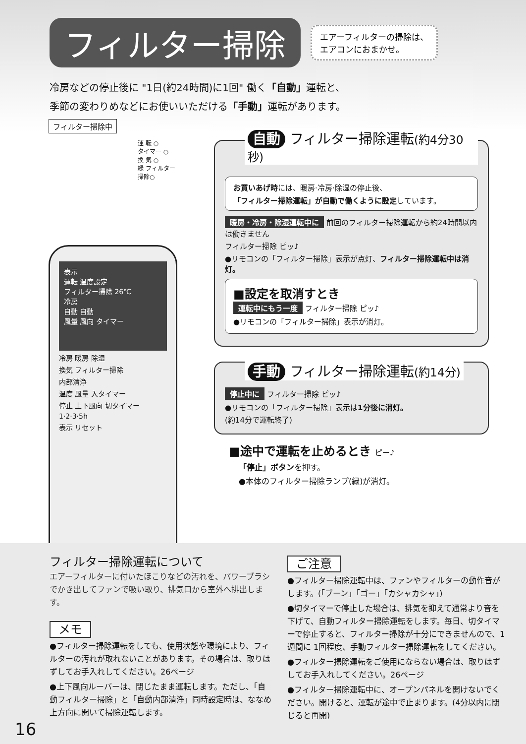フィルター掃除 エアーフィルターの掃除は、
エアコンにおまかせ。
冷房などの停止後に "1日(約24時間)に1回" 働く「自動」運転と、
季節の変わりめなどにお使いいただける「手動」運転があります。
フィルター掃除中
運 転 ○
タイマー ○
換 気 ○
緑 フィルター掃除○
表示
運転 温度設定
フィルター掃除 26℃
冷房
自動 自動
風量 風向 タイマー
冷房 暖房 除湿
換気 フィルター掃除
内部清浄
温度 風量 入タイマー
停止 上下風向 切タイマー
1·2·3·5h
表示 リセット
自動 フィルター掃除運転(約4分30秒)
お買いあげ時には、暖房·冷房·除湿の停止後、
「フィルター掃除運転」が自動で働くように設定しています。
暖房・冷房・除湿運転中に 前回のフィルター掃除運転から約24時間以内は働きません
フィルター掃除 ピッ♪
●リモコンの「フィルター掃除」表示が点灯、フィルター掃除運転中は消灯。
■設定を取消すとき
運転中にもう一度 フィルター掃除 ピッ♪
●リモコンの「フィルター掃除」表示が消灯。
手動 フィルター掃除運転(約14分)
停止中に フィルター掃除 ピッ♪
●リモコンの「フィルター掃除」表示は1分後に消灯。
(約14分で運転終了)
■途中で運転を止めるとき ピー♪
「停止」ボタンを押す。
●本体のフィルター掃除ランプ(緑)が消灯。
フィルター掃除運転について
エアーフィルターに付いたほこりなどの汚れを、パワーブラシでかき出してファンで吸い取り、排気口から室外へ排出します。
メモ
●フィルター掃除運転をしても、使用状態や環境により、フィルターの汚れが取れないことがあります。その場合は、取りはずしてお手入れしてください。26ページ
●上下風向ルーバーは、閉じたまま運転します。ただし、「自動フィルター掃除」と「自動内部清浄」同時設定時は、ななめ上方向に開いて掃除運転します。
ご注意
●フィルター掃除運転中は、ファンやフィルターの動作音がします。(「ブーン」「ゴー」「カシャカシャ」)
●切タイマーで停止した場合は、排気を抑えて通常より音を下げて、自動フィルター掃除運転をします。毎日、切タイマーで停止すると、フィルター掃除が十分にできませんので、1週間に 1回程度、手動フィルター掃除運転をしてください。
●フィルター掃除運転をご使用にならない場合は、取りはずしてお手入れしてください。26ページ
●フィルター掃除運転中に、オープンパネルを開けないでください。開けると、運転が途中で止まります。(4分以内に閉じると再開)
16